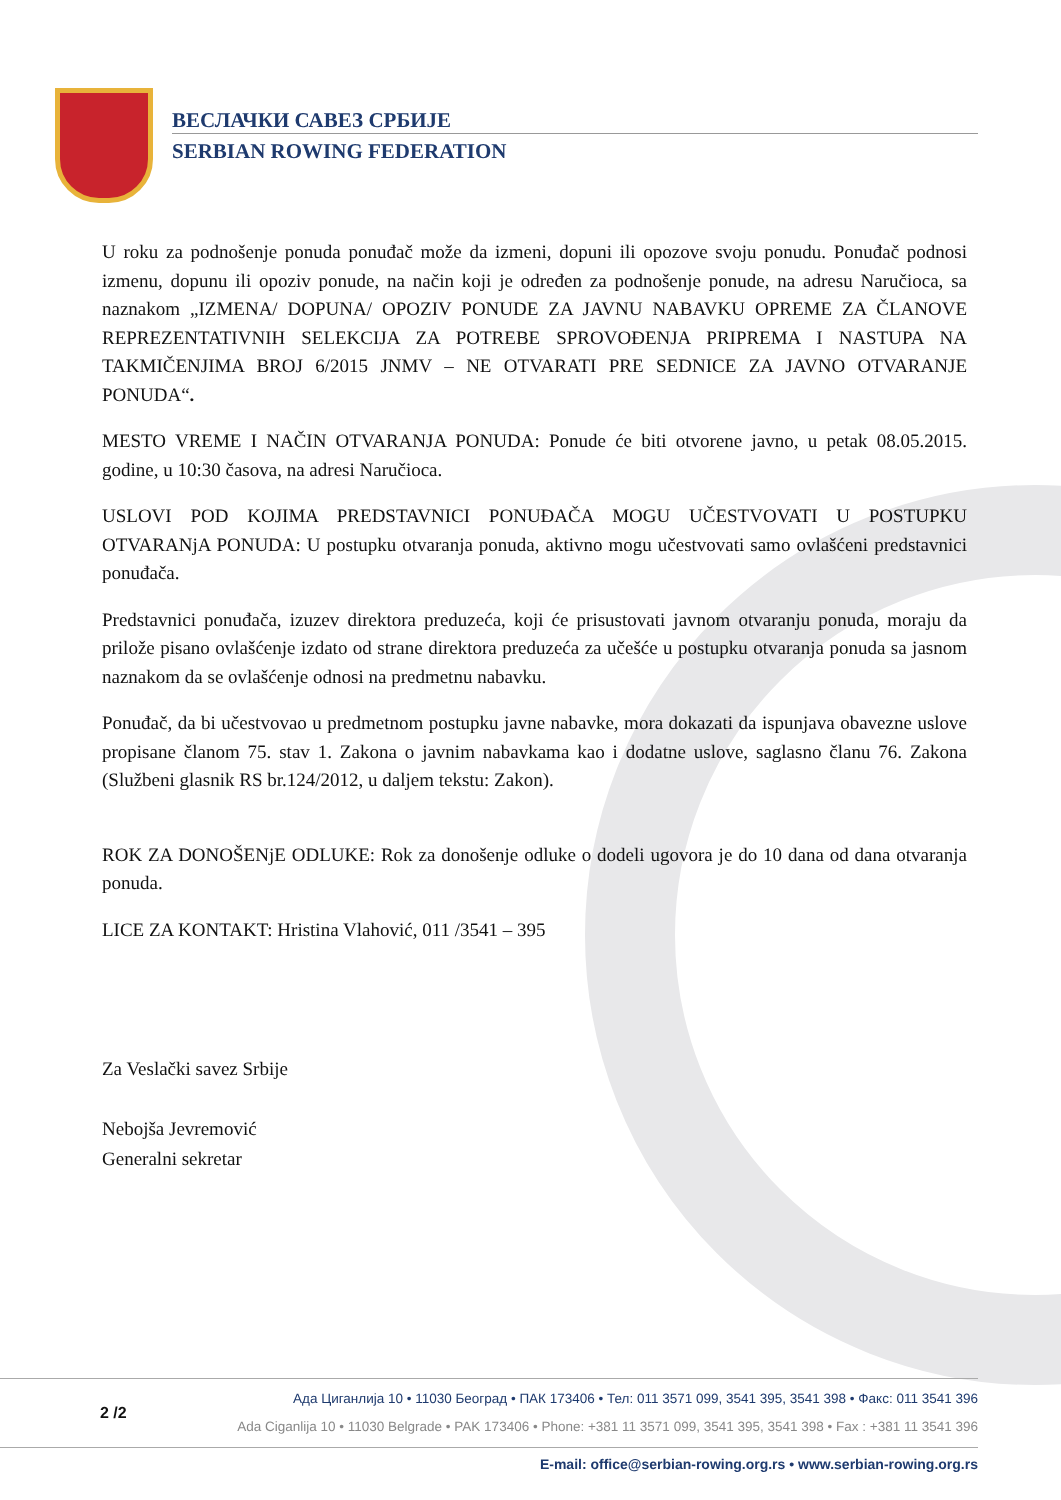ВЕСЛАЧКИ САВЕЗ СРБИЈЕ
SERBIAN ROWING FEDERATION
U roku za podnošenje ponuda ponuđač može da izmeni, dopuni ili opozove svoju ponudu. Ponuđač podnosi izmenu, dopunu ili opoziv ponude, na način koji je određen za podnošenje ponude, na adresu Naručioca, sa naznakom „IZMENA/ DOPUNA/ OPOZIV PONUDE ZA JAVNU NABAVKU OPREME ZA ČLANOVE REPREZENTATIVNIH SELEKCIJA ZA POTREBE SPROVOĐENJA PRIPREMA I NASTUPA NA TAKMIČENJIMA BROJ 6/2015 JNMV – NE OTVARATI PRE SEDNICE ZA JAVNO OTVARANJE PONUDA“.
MESTO VREME I NAČIN OTVARANJA PONUDA: Ponude će biti otvorene javno, u petak 08.05.2015. godine, u 10:30 časova, na adresi Naručioca.
USLOVI POD KOJIMA PREDSTAVNICI PONUĐAČA MOGU UČESTVOVATI U POSTUPKU OTVARANjA PONUDA: U postupku otvaranja ponuda, aktivno mogu učestvovati samo ovlašćeni predstavnici ponuđača.
Predstavnici ponuđača, izuzev direktora preduzeća, koji će prisustovati javnom otvaranju ponuda, moraju da priložе pisano ovlašćenje izdato od strane direktora preduzeća za učešće u postupku otvaranja ponuda sa jasnom naznakom da se ovlašćenje odnosi na predmetnu nabavku.
Ponuđač, da bi učestvovao u predmetnom postupku javne nabavke, mora dokazati da ispunjava obavezne uslove propisane članom 75. stav 1. Zakona o javnim nabavkama kao i dodatne uslove, saglasno članu 76. Zakona (Službeni glasnik RS br.124/2012, u daljem tekstu: Zakon).
ROK ZA DONOŠENjE ODLUKE: Rok za donošenje odluke o dodeli ugovora je do 10 dana od dana otvaranja ponuda.
LICE ZA KONTAKT: Hristina Vlahović, 011 /3541 – 395
Za Veslački savez Srbije
Nebojša Jevremović
Generalni sekretar
2 /2
Ада Циганлија 10 • 11030 Београд • ПАК 173406 • Тел: 011 3571 099, 3541 395, 3541 398 • Факс: 011 3541 396
Ada Ciganlija 10 • 11030 Belgrade • PAK 173406 • Phone: +381 11 3571 099, 3541 395, 3541 398 • Fax : +381 11 3541 396
E-mail: office@serbian-rowing.org.rs • www.serbian-rowing.org.rs